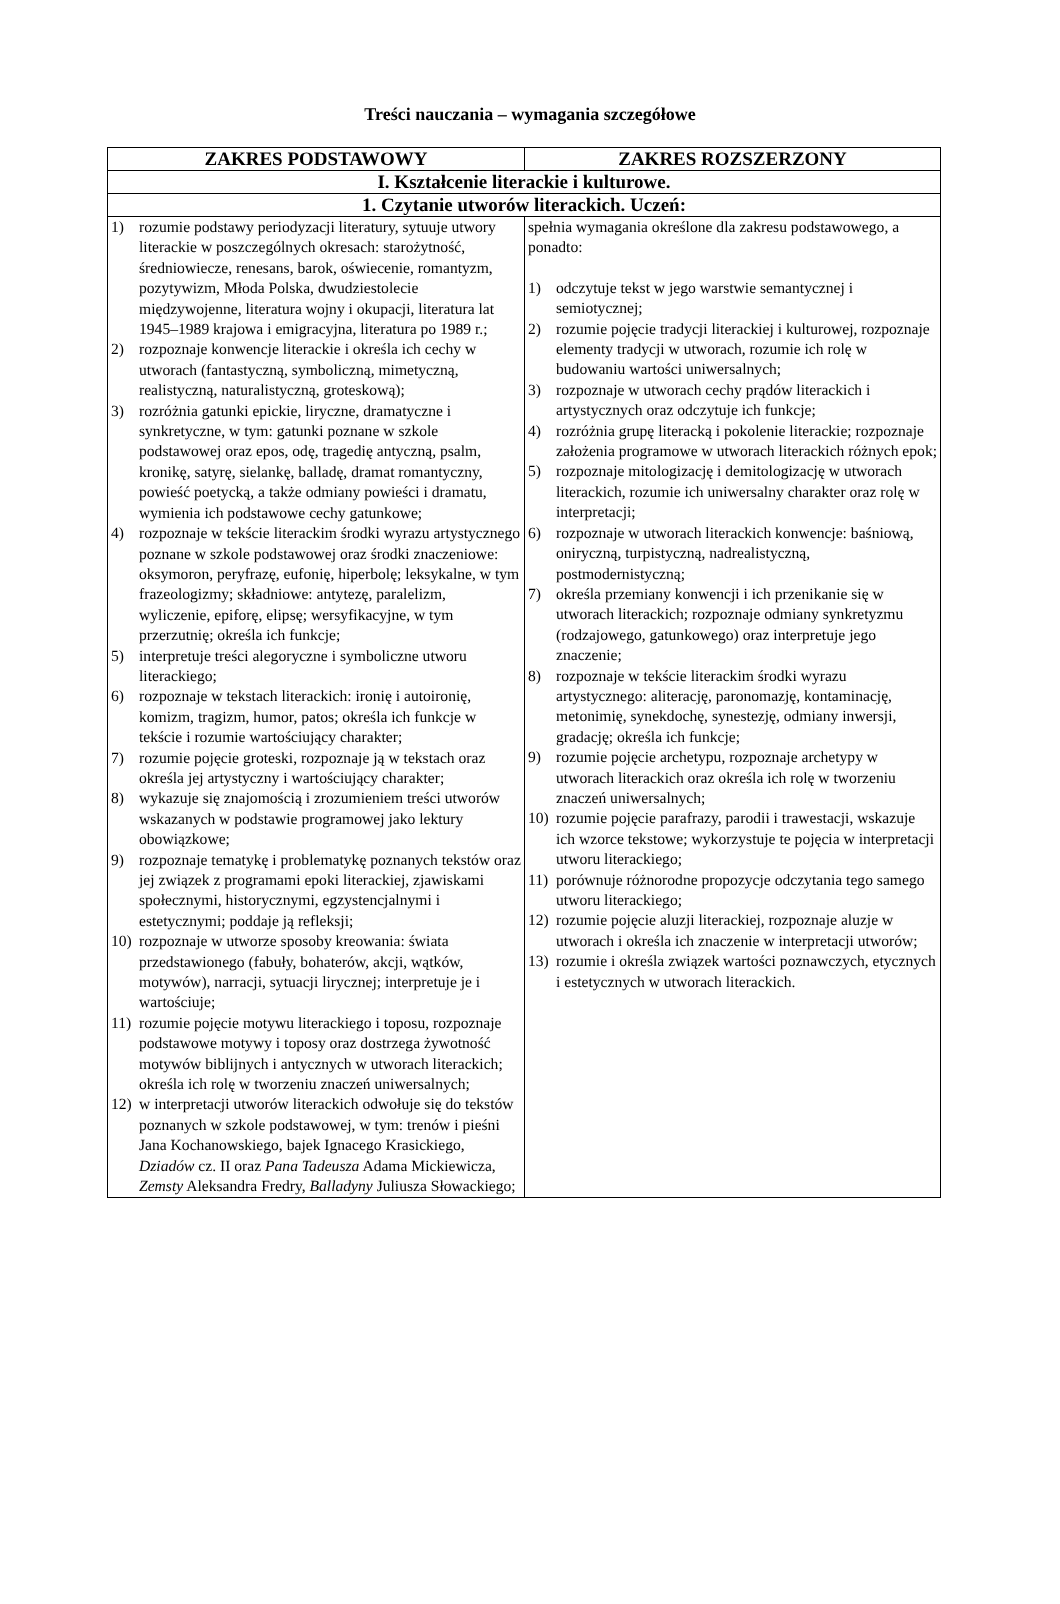Treści nauczania – wymagania szczegółowe
| ZAKRES PODSTAWOWY | ZAKRES ROZSZERZONY |
| --- | --- |
| I. Kształcenie literackie i kulturowe. | |
| 1. Czytanie utworów literackich. Uczeń: | |
| 1) rozumie podstawy periodyzacji literatury, sytuuje utwory literackie w poszczególnych okresach: starożytność, średniowiecze, renesans, barok, oświecenie, romantyzm, pozytywizm, Młoda Polska, dwudziestolecie międzywojenne, literatura wojny i okupacji, literatura lat 1945–1989 krajowa i emigracyjna, literatura po 1989 r.; 2) rozpoznaje konwencje literackie i określa ich cechy w utworach (fantastyczną, symboliczną, mimetyczną, realistyczną, naturalistyczną, groteskową); 3) rozróżnia gatunki epickie, liryczne, dramatyczne i synkretyczne, w tym: gatunki poznane w szkole podstawowej oraz epos, odę, tragedię antyczną, psalm, kronikę, satyrę, sielankę, balladę, dramat romantyczny, powieść poetycką, a także odmiany powieści i dramatu, wymienia ich podstawowe cechy gatunkowe; 4) rozpoznaje w tekście literackim środki wyrazu artystycznego poznane w szkole podstawowej oraz środki znaczeniowe: oksymoron, peryfrazę, eufonię, hiperbolę; leksykalne, w tym frazeologizmy; składniowe: antytezę, paralelizm, wyliczenie, epiforę, elipsę; wersyfikacyjne, w tym przerzutnię; określa ich funkcje; 5) interpretuje treści alegoryczne i symboliczne utworu literackiego; 6) rozpoznaje w tekstach literackich: ironię i autoironię, komizm, tragizm, humor, patos; określa ich funkcje w tekście i rozumie wartościujący charakter; 7) rozumie pojęcie groteski, rozpoznaje ją w tekstach oraz określa jej artystyczny i wartościujący charakter; 8) wykazuje się znajomością i zrozumieniem treści utworów wskazanych w podstawie programowej jako lektury obowiązkowe; 9) rozpoznaje tematykę i problematykę poznanych tekstów oraz jej związek z programami epoki literackiej, zjawiskami społecznymi, historycznymi, egzystencjalnymi i estetycznymi; poddaje ją refleksji; 10) rozpoznaje w utworze sposoby kreowania: świata przedstawionego (fabuły, bohaterów, akcji, wątków, motywów), narracji, sytuacji lirycznej; interpretuje je i wartościuje; 11) rozumie pojęcie motywu literackiego i toposu, rozpoznaje podstawowe motywy i toposy oraz dostrzega żywotność motywów biblijnych i antycznych w utworach literackich; określa ich rolę w tworzeniu znaczeń uniwersalnych; 12) w interpretacji utworów literackich odwołuje się do tekstów poznanych w szkole podstawowej, w tym: trenów i pieśni Jana Kochanowskiego, bajek Ignacego Krasickiego, Dziadów cz. II oraz Pana Tadeusza Adama Mickiewicza, Zemsty Aleksandra Fredry, Balladyny Juliusza Słowackiego; | spełnia wymagania określone dla zakresu podstawowego, a ponadto: 1) odczytuje tekst w jego warstwie semantycznej i semiotycznej; 2) rozumie pojęcie tradycji literackiej i kulturowej, rozpoznaje elementy tradycji w utworach, rozumie ich rolę w budowaniu wartości uniwersalnych; 3) rozpoznaje w utworach cechy prądów literackich i artystycznych oraz odczytuje ich funkcje; 4) rozróżnia grupę literacką i pokolenie literackie; rozpoznaje założenia programowe w utworach literackich różnych epok; 5) rozpoznaje mitologizację i demitologizację w utworach literackich, rozumie ich uniwersalny charakter oraz rolę w interpretacji; 6) rozpoznaje w utworach literackich konwencje: baśniową, oniryczną, turpistyczną, nadrealistyczną, postmodernistyczną; 7) określa przemiany konwencji i ich przenikanie się w utworach literackich; rozpoznaje odmiany synkretyzmu (rodzajowego, gatunkowego) oraz interpretuje jego znaczenie; 8) rozpoznaje w tekście literackim środki wyrazu artystycznego: aliterację, paronomazję, kontaminację, metonimię, synekdochę, synestezję, odmiany inwersji, gradację; określa ich funkcje; 9) rozumie pojęcie archetypu, rozpoznaje archetypy w utworach literackich oraz określa ich rolę w tworzeniu znaczeń uniwersalnych; 10) rozumie pojęcie parafrazy, parodii i trawestacji, wskazuje ich wzorce tekstowe; wykorzystuje te pojęcia w interpretacji utworu literackiego; 11) porównuje różnorodne propozycje odczytania tego samego utworu literackiego; 12) rozumie pojęcie aluzji literackiej, rozpoznaje aluzje w utworach i określa ich znaczenie w interpretacji utworów; 13) rozumie i określa związek wartości poznawczych, etycznych i estetycznych w utworach literackich. |